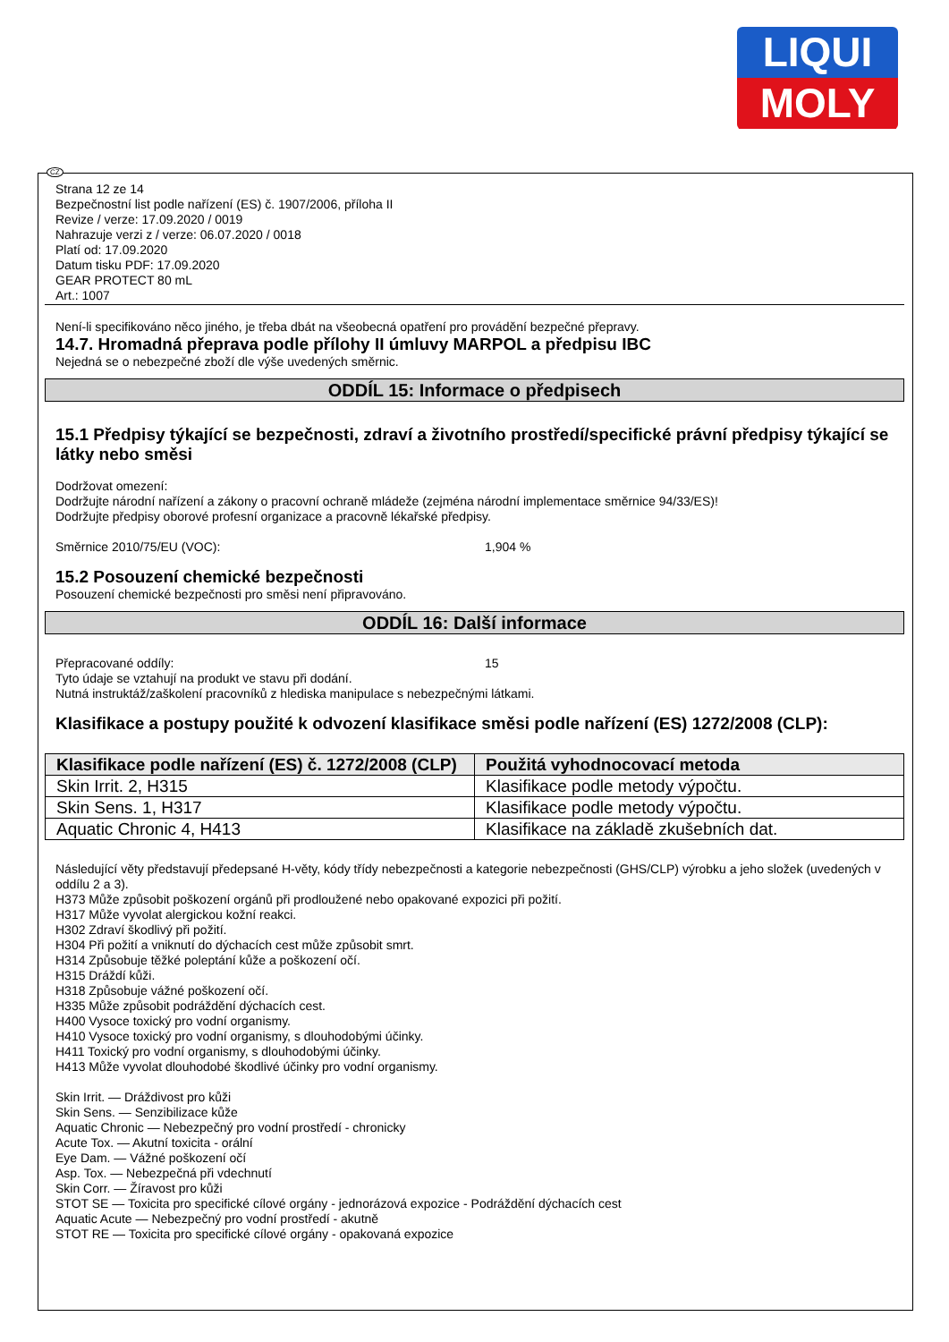LIQUI
MOLY
CZ
Strana 12 ze 14
Bezpečnostní list podle nařízení (ES) č. 1907/2006, příloha II
Revize / verze: 17.09.2020 / 0019
Nahrazuje verzi z / verze: 06.07.2020 / 0018
Platí od: 17.09.2020
Datum tisku PDF: 17.09.2020
GEAR PROTECT 80 mL
Art.: 1007
Není-li specifikováno něco jiného, je třeba dbát na všeobecná opatření pro provádění bezpečné přepravy.
14.7. Hromadná přeprava podle přílohy II úmluvy MARPOL a předpisu IBC
Nejedná se o nebezpečné zboží dle výše uvedených směrnic.
ODDÍL 15: Informace o předpisech
15.1 Předpisy týkající se bezpečnosti, zdraví a životního prostředí/specifické právní předpisy týkající se látky nebo směsi
Dodržovat omezení:
Dodržujte národní nařízení a zákony o pracovní ochraně mládeže (zejména národní implementace směrnice 94/33/ES)!
Dodržujte předpisy oborové profesní organizace a pracovně lékařské předpisy.
Směrnice 2010/75/EU (VOC): 1,904 %
15.2 Posouzení chemické bezpečnosti
Posouzení chemické bezpečnosti pro směsi není připravováno.
ODDÍL 16: Další informace
Přepracované oddíly: 15
Tyto údaje se vztahují na produkt ve stavu při dodání.
Nutná instruktáž/zaškolení pracovníků z hlediska manipulace s nebezpečnými látkami.
Klasifikace a postupy použité k odvození klasifikace směsi podle nařízení (ES) 1272/2008 (CLP):
| Klasifikace podle nařízení (ES) č. 1272/2008 (CLP) | Použitá vyhodnocovací metoda |
| --- | --- |
| Skin Irrit. 2, H315 | Klasifikace podle metody výpočtu. |
| Skin Sens. 1, H317 | Klasifikace podle metody výpočtu. |
| Aquatic Chronic 4, H413 | Klasifikace na základě zkušebních dat. |
Následující věty představují předepsané H-věty, kódy třídy nebezpečnosti a kategorie nebezpečnosti (GHS/CLP) výrobku a jeho složek (uvedených v oddílu 2 a 3).
H373 Může způsobit poškození orgánů při prodloužené nebo opakované expozici při požití.
H317 Může vyvolat alergickou kožní reakci.
H302 Zdraví škodlivý při požití.
H304 Při požití a vniknutí do dýchacích cest může způsobit smrt.
H314 Způsobuje těžké poleptání kůže a poškození očí.
H315 Dráždí kůži.
H318 Způsobuje vážné poškození očí.
H335 Může způsobit podráždění dýchacích cest.
H400 Vysoce toxický pro vodní organismy.
H410 Vysoce toxický pro vodní organismy, s dlouhodobými účinky.
H411 Toxický pro vodní organismy, s dlouhodobými účinky.
H413 Může vyvolat dlouhodobé škodlivé účinky pro vodní organismy.
Skin Irrit. — Dráždivost pro kůži
Skin Sens. — Senzibilizace kůže
Aquatic Chronic — Nebezpečný pro vodní prostředí - chronicky
Acute Tox. — Akutní toxicita - orální
Eye Dam. — Vážné poškození očí
Asp. Tox. — Nebezpečná při vdechnutí
Skin Corr. — Žíravost pro kůži
STOT SE — Toxicita pro specifické cílové orgány - jednorázová expozice - Podráždění dýchacích cest
Aquatic Acute — Nebezpečný pro vodní prostředí - akutně
STOT RE — Toxicita pro specifické cílové orgány - opakovaná expozice